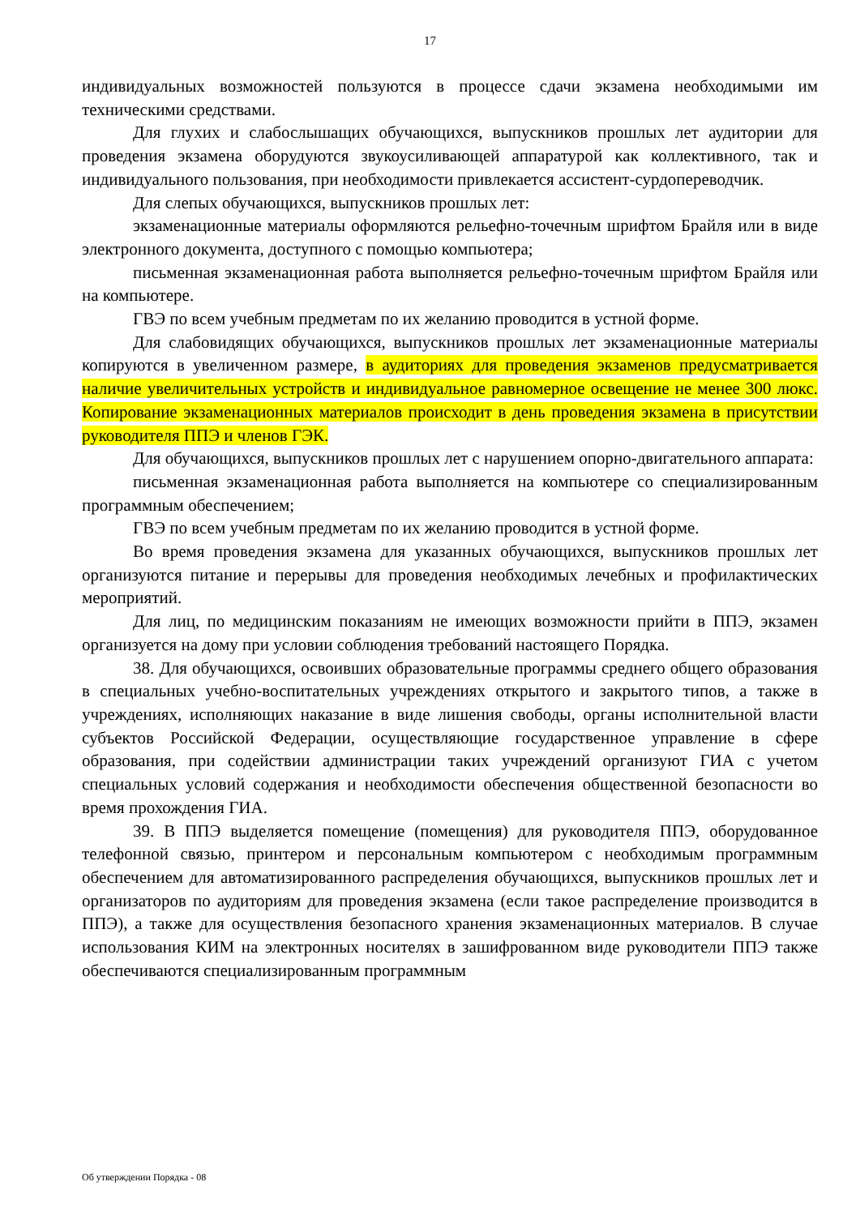17
индивидуальных возможностей пользуются в процессе сдачи экзамена необходимыми им техническими средствами.
Для глухих и слабослышащих обучающихся, выпускников прошлых лет аудитории для проведения экзамена оборудуются звукоусиливающей аппаратурой как коллективного, так и индивидуального пользования, при необходимости привлекается ассистент-сурдопереводчик.
Для слепых обучающихся, выпускников прошлых лет:
экзаменационные материалы оформляются рельефно-точечным шрифтом Брайля или в виде электронного документа, доступного с помощью компьютера;
письменная экзаменационная работа выполняется рельефно-точечным шрифтом Брайля или на компьютере.
ГВЭ по всем учебным предметам по их желанию проводится в устной форме.
Для слабовидящих обучающихся, выпускников прошлых лет экзаменационные материалы копируются в увеличенном размере, в аудиториях для проведения экзаменов предусматривается наличие увеличительных устройств и индивидуальное равномерное освещение не менее 300 люкс. Копирование экзаменационных материалов происходит в день проведения экзамена в присутствии руководителя ППЭ и членов ГЭК.
Для обучающихся, выпускников прошлых лет с нарушением опорно-двигательного аппарата:
письменная экзаменационная работа выполняется на компьютере со специализированным программным обеспечением;
ГВЭ по всем учебным предметам по их желанию проводится в устной форме.
Во время проведения экзамена для указанных обучающихся, выпускников прошлых лет организуются питание и перерывы для проведения необходимых лечебных и профилактических мероприятий.
Для лиц, по медицинским показаниям не имеющих возможности прийти в ППЭ, экзамен организуется на дому при условии соблюдения требований настоящего Порядка.
38. Для обучающихся, освоивших образовательные программы среднего общего образования в специальных учебно-воспитательных учреждениях открытого и закрытого типов, а также в учреждениях, исполняющих наказание в виде лишения свободы, органы исполнительной власти субъектов Российской Федерации, осуществляющие государственное управление в сфере образования, при содействии администрации таких учреждений организуют ГИА с учетом специальных условий содержания и необходимости обеспечения общественной безопасности во время прохождения ГИА.
39. В ППЭ выделяется помещение (помещения) для руководителя ППЭ, оборудованное телефонной связью, принтером и персональным компьютером с необходимым программным обеспечением для автоматизированного распределения обучающихся, выпускников прошлых лет и организаторов по аудиториям для проведения экзамена (если такое распределение производится в ППЭ), а также для осуществления безопасного хранения экзаменационных материалов. В случае использования КИМ на электронных носителях в зашифрованном виде руководители ППЭ также обеспечиваются специализированным программным
Об утверждении Порядка - 08